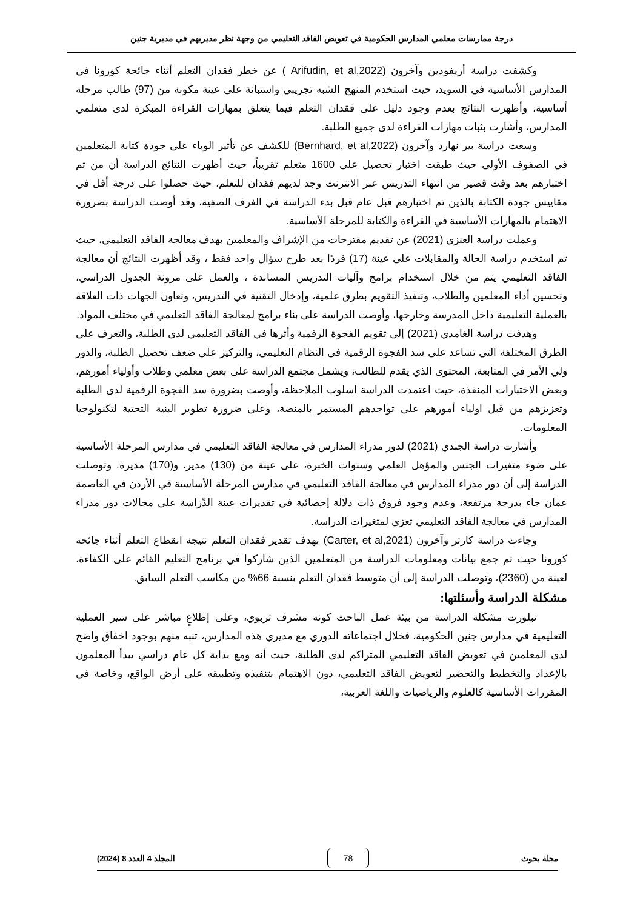درجة ممارسات معلمي المدارس الحكومية في تعويض الفاقد التعليمي من وجهة نظر مديريهم في مديرية جنين
وكشفت دراسة أريفودين وآخرون (Arifudin, et al,2022 ) عن خطر فقدان التعلم أثناء جائحة كورونا في المدارس الأساسية في السويد، حيث استخدم المنهج الشبه تجريبي واستبانة على عينة مكونة من (97) طالب مرحلة أساسية، وأظهرت النتائج بعدم وجود دليل على فقدان التعلم فيما يتعلق بمهارات القراءة المبكرة لدى متعلمي المدارس، وأشارت بثبات مهارات القراءة لدى جميع الطلبة.
وسعت دراسة بير نهارد وآخرون (Bernhard, et al,2022) للكشف عن تأثير الوباء على جودة كتابة المتعلمين في الصفوف الأولى حيث طبقت اختبار تحصيل على 1600 متعلم تقريباً، حيث أظهرت النتائج الدراسة أن من تم اختبارهم بعد وقت قصير من انتهاء التدريس عبر الانترنت وجد لديهم فقدان للتعلم، حيث حصلوا على درجة أقل في مقاييس جودة الكتابة بالذين تم اختبارهم قبل عام قبل بدء الدراسة في الغرف الصفية، وقد أوصت الدراسة بضرورة الاهتمام بالمهارات الأساسية في القراءة والكتابة للمرحلة الأساسية.
وعملت دراسة العنزي (2021) عن تقديم مقترحات من الإشراف والمعلمين بهدف معالجة الفاقد التعليمي، حيث تم استخدم دراسة الحالة والمقابلات على عينة (17) فردًا بعد طرح سؤال واحد فقط ، وقد أظهرت النتائج أن معالجة الفاقد التعليمي يتم من خلال استخدام برامج وآليات التدريس المساندة ، والعمل على مرونة الجدول الدراسي، وتحسين أداء المعلمين والطلاب، وتنفيذ التقويم بطرق علمية، وإدخال التقنية في التدريس، وتعاون الجهات ذات العلاقة بالعملية التعليمية داخل المدرسة وخارجها، وأوصت الدراسة على بناء برامج لمعالجة الفاقد التعليمي في مختلف المواد.
وهدفت دراسة الغامدي (2021) إلى تقويم الفجوة الرقمية وأثرها في الفاقد التعليمي لدى الطلبة، والتعرف على الطرق المختلفة التي تساعد على سد الفجوة الرقمية في النظام التعليمي، والتركيز على ضعف تحصيل الطلبة، والدور ولي الأمر في المتابعة، المحتوى الذي يقدم للطالب، ويشمل مجتمع الدراسة على بعض معلمي وطلاب وأولياء أمورهم، وبعض الاختبارات المنفذة، حيث اعتمدت الدراسة اسلوب الملاحظة، وأوصت بضرورة سد الفجوة الرقمية لدى الطلبة وتعزيزهم من قبل اولياء أمورهم على تواجدهم المستمر بالمنصة، وعلى ضرورة تطوير البنية التحتية لتكنولوجيا المعلومات.
وأشارت دراسة الجندي (2021) لدور مدراء المدارس في معالجة الفاقد التعليمي في مدارس المرحلة الأساسية على ضوء متغيرات الجنس والمؤهل العلمي وسنوات الخبرة، على عينة من (130) مدير، و(170) مديرة. وتوصلت الدراسة إلى أن دور مدراء المدارس في معالجة الفاقد التعليمي في مدارس المرحلة الأساسية في الأردن في العاصمة عمان جاء بدرجة مرتفعة، وعدم وجود فروق ذات دلالة إحصائية في تقديرات عينة الدِّراسة على مجالات دور مدراء المدارس في معالجة الفاقد التعليمي تعزى لمتغيرات الدراسة.
وجاءت دراسة كارتر وآخرون (Carter, et al,2021) بهدف تقدير فقدان التعلم نتيجة انقطاع التعلم أثناء جائحة كورونا حيث تم جمع بيانات ومعلومات الدراسة من المتعلمين الذين شاركوا في برنامج التعليم القائم على الكفاءة، لعينة من (2360)، وتوصلت الدراسة إلى أن متوسط فقدان التعلم بنسبة 66% من مكاسب التعلم السابق.
مشكلة الدراسة وأسئلتها:
تبلورت مشكلة الدراسة من بيئة عمل الباحث كونه مشرف تربوي، وعلى إطلاعٍ مباشر على سير العملية التعليمية في مدارس جنين الحكومية، فخلال اجتماعاته الدوري مع مديري هذه المدارس، تنبه منهم بوجود اخفاق واضح لدى المعلمين في تعويض الفاقد التعليمي المتراكم لدى الطلبة، حيث أنه ومع بداية كل عام دراسي يبدأ المعلمون بالإعداد والتخطيط والتحضير لتعويض الفاقد التعليمي، دون الاهتمام بتنفيذه وتطبيقه على أرض الواقع، وخاصة في المقررات الأساسية كالعلوم والرياضيات واللغة العربية،
مجلة بحوث 78 المجلد 4 العدد 8 (2024)